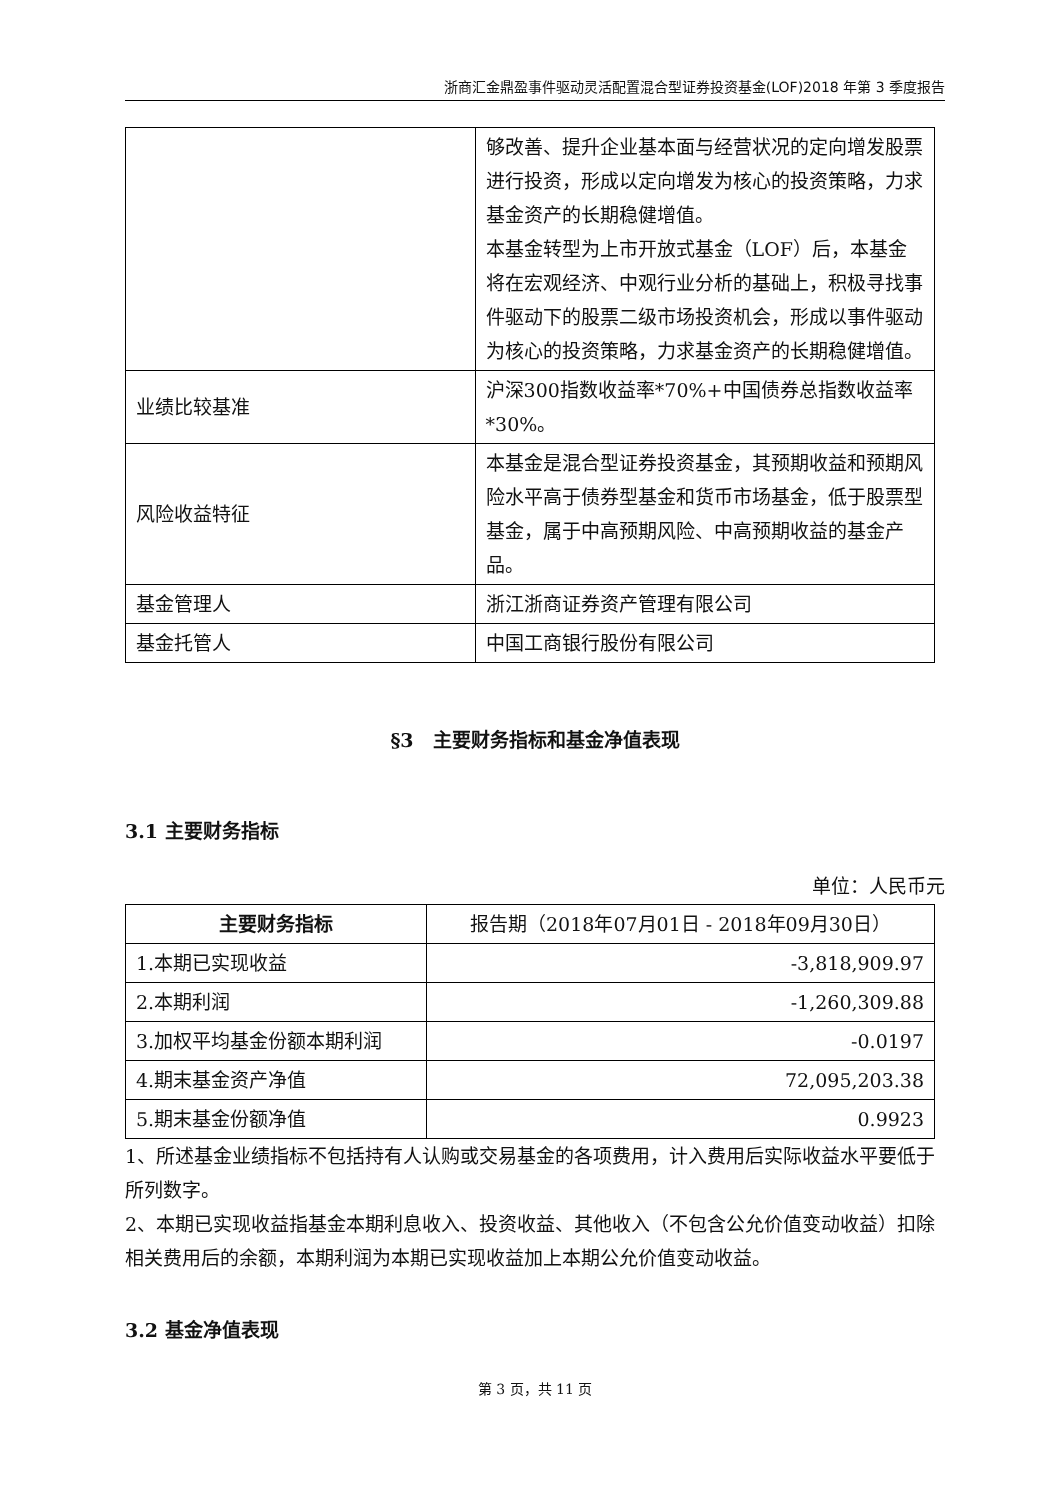浙商汇金鼎盈事件驱动灵活配置混合型证券投资基金(LOF)2018 年第 3 季度报告
| | 够改善、提升企业基本面与经营状况的定向增发股票进行投资，形成以定向增发为核心的投资策略，力求基金资产的长期稳健增值。 本基金转型为上市开放式基金（LOF）后，本基金将在宏观经济、中观行业分析的基础上，积极寻找事件驱动下的股票二级市场投资机会，形成以事件驱动为核心的投资策略，力求基金资产的长期稳健增值。 |
| 业绩比较基准 | 沪深300指数收益率*70%+中国债券总指数收益率*30%。 |
| 风险收益特征 | 本基金是混合型证券投资基金，其预期收益和预期风险水平高于债券型基金和货币市场基金，低于股票型基金，属于中高预期风险、中高预期收益的基金产品。 |
| 基金管理人 | 浙江浙商证券资产管理有限公司 |
| 基金托管人 | 中国工商银行股份有限公司 |
§3　主要财务指标和基金净值表现
3.1 主要财务指标
单位：人民币元
| 主要财务指标 | 报告期（2018年07月01日 - 2018年09月30日） |
| --- | --- |
| 1.本期已实现收益 | -3,818,909.97 |
| 2.本期利润 | -1,260,309.88 |
| 3.加权平均基金份额本期利润 | -0.0197 |
| 4.期末基金资产净值 | 72,095,203.38 |
| 5.期末基金份额净值 | 0.9923 |
1、所述基金业绩指标不包括持有人认购或交易基金的各项费用，计入费用后实际收益水平要低于所列数字。
2、本期已实现收益指基金本期利息收入、投资收益、其他收入（不包含公允价值变动收益）扣除相关费用后的余额，本期利润为本期已实现收益加上本期公允价值变动收益。
3.2 基金净值表现
第 3 页，共 11 页